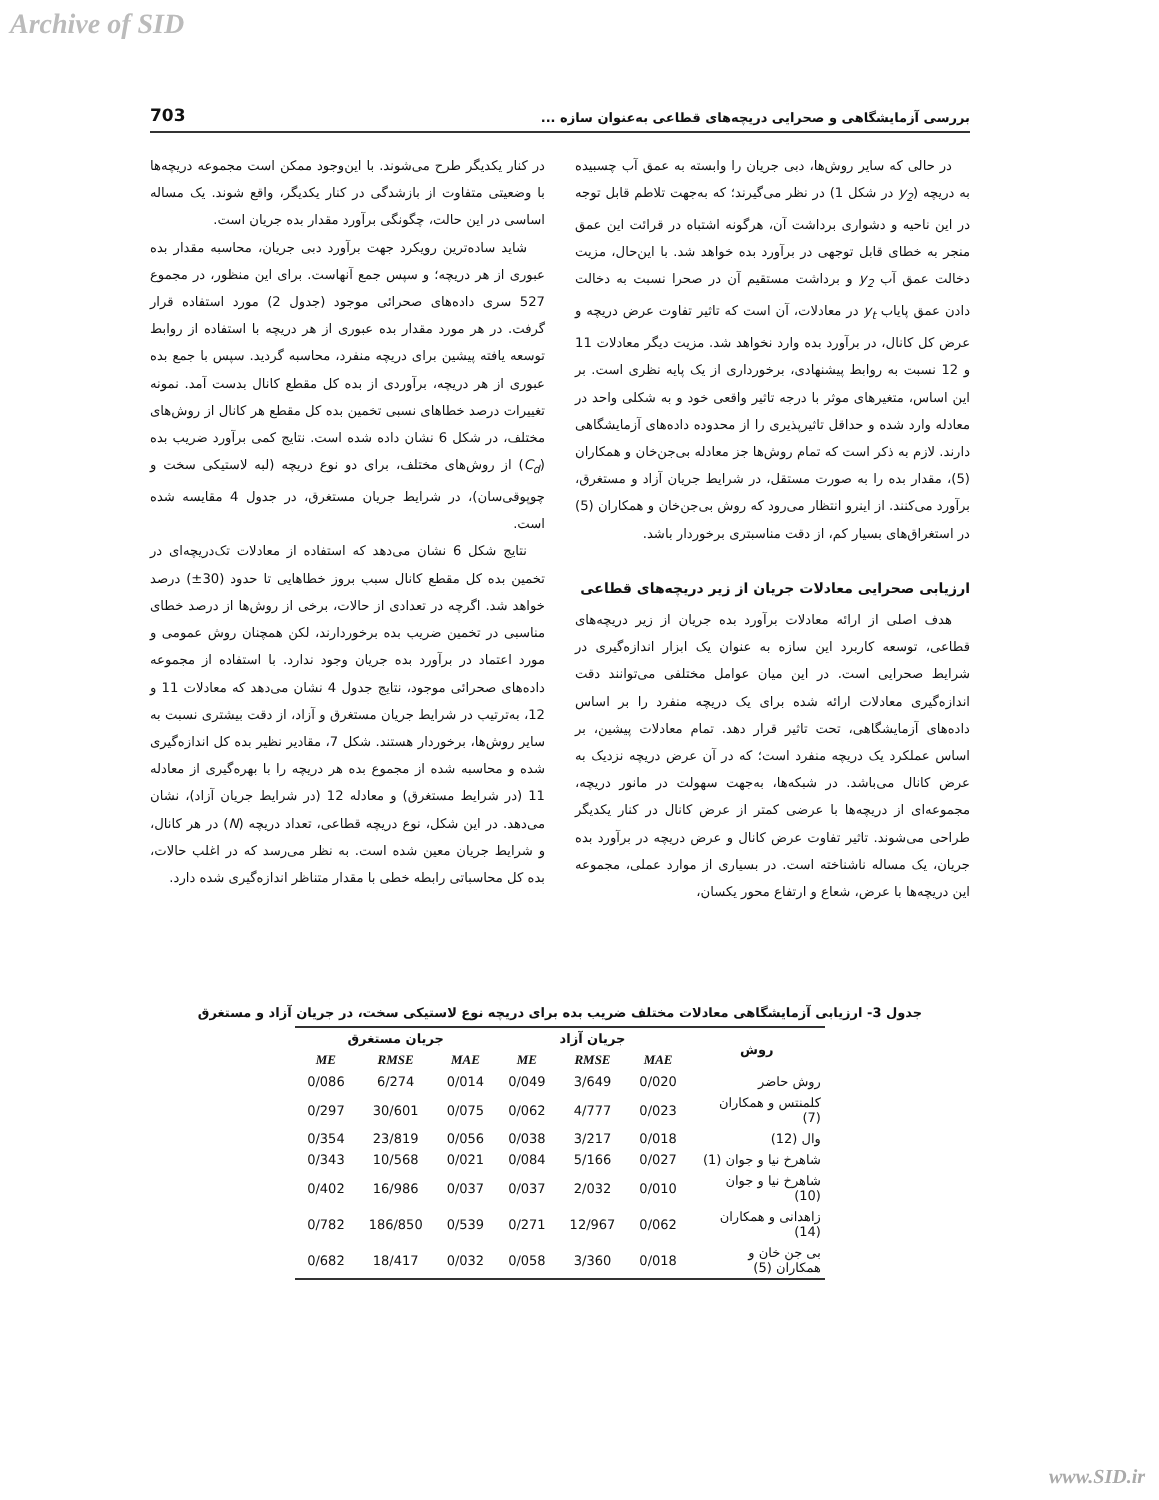Archive of SID
بررسی آزمایشگاهی و صحرایی دریچه‌های قطاعی به‌عنوان سازه ... 703
در حالی که سایر روش‌ها، دبی جریان را وابسته به عمق آب چسبیده به دریچه (y<sub>2</sub> در شکل 1) در نظر می‌گیرند؛ که به‌جهت تلاطم قابل توجه در این ناحیه و دشواری برداشت آن، هرگونه اشتباه در قرائت این عمق منجر به خطای قابل توجهی در برآورد بده خواهد شد. با این‌حال، مزیت دخالت عمق آب y<sub>2</sub> و برداشت مستقیم آن در صحرا نسبت به دخالت دادن عمق پایاب y<sub>t</sub> در معادلات، آن است که تاثیر تفاوت عرض دریچه و عرض کل کانال، در برآورد بده وارد نخواهد شد. مزیت دیگر معادلات 11 و 12 نسبت به روابط پیشنهادی، برخورداری از یک پایه نظری است. بر این اساس، متغیرهای موثر با درجه تاثیر واقعی خود و به شکلی واحد در معادله وارد شده و حداقل تاثیرپذیری را از محدوده داده‌های آزمایشگاهی دارند. لازم به ذکر است که تمام روش‌ها جز معادله بی‌جن‌خان و همکاران (5)، مقدار بده را به صورت مستقل، در شرایط جریان آزاد و مستغرق، برآورد می‌کنند. از اینرو انتظار می‌رود که روش بی‌جن‌خان و همکاران (5) در استغراق‌های بسیار کم، از دقت مناسبتری برخوردار باشد.
ارزیابی صحرایی معادلات جریان از زیر دریچه‌های قطاعی
هدف اصلی از ارائه معادلات برآورد بده جریان از زیر دریچه‌های قطاعی، توسعه کاربرد این سازه به عنوان یک ابزار اندازه‌گیری در شرایط صحرایی است. در این میان عوامل مختلفی می‌توانند دقت اندازه‌گیری معادلات ارائه شده برای یک دریچه منفرد را بر اساس داده‌های آزمایشگاهی، تحت تاثیر قرار دهد. تمام معادلات پیشین، بر اساس عملکرد یک دریچه منفرد است؛ که در آن عرض دریچه نزدیک به عرض کانال می‌باشد. در شبکه‌ها، به‌جهت سهولت در مانور دریچه، مجموعه‌ای از دریچه‌ها با عرضی کمتر از عرض کانال در کنار یکدیگر طراحی می‌شوند. تاثیر تفاوت عرض کانال و عرض دریچه در برآورد بده جریان، یک مساله ناشناخته است. در بسیاری از موارد عملی، مجموعه این دریچه‌ها با عرض، شعاع و ارتفاع محور یکسان،
در کنار یکدیگر طرح می‌شوند. با این‌وجود ممکن است مجموعه دریچه‌ها با وضعیتی متفاوت از بازشدگی در کنار یکدیگر، واقع شوند. یک مساله اساسی در این حالت، چگونگی برآورد مقدار بده جریان است.
شاید ساده‌ترین رویکرد جهت برآورد دبی جریان، محاسبه مقدار بده عبوری از هر دریچه؛ و سپس جمع آنهاست. برای این منظور، در مجموع 527 سری داده‌های صحرائی موجود (جدول 2) مورد استفاده قرار گرفت. در هر مورد مقدار بده عبوری از هر دریچه با استفاده از روابط توسعه یافته پیشین برای دریچه منفرد، محاسبه گردید. سپس با جمع بده عبوری از هر دریچه، برآوردی از بده کل مقطع کانال بدست آمد. نمونه تغییرات درصد خطاهای نسبی تخمین بده کل مقطع هر کانال از روش‌های مختلف، در شکل 6 نشان داده شده است. نتایج کمی برآورد ضریب بده (C<sub>d</sub>) از روش‌های مختلف، برای دو نوع دریچه (لبه لاستیکی سخت و چوپوقی‌سان)، در شرایط جریان مستغرق، در جدول 4 مقایسه شده است.
نتایج شکل 6 نشان می‌دهد که استفاده از معادلات تک‌دریچه‌ای در تخمین بده کل مقطع کانال سبب بروز خطاهایی تا حدود (30±) درصد خواهد شد. اگرچه در تعدادی از حالات، برخی از روش‌ها از درصد خطای مناسبی در تخمین ضریب بده برخوردارند، لکن همچنان روش عمومی و مورد اعتماد در برآورد بده جریان وجود ندارد. با استفاده از مجموعه داده‌های صحرائی موجود، نتایج جدول 4 نشان می‌دهد که معادلات 11 و 12، به‌ترتیب در شرایط جریان مستغرق و آزاد، از دقت بیشتری نسبت به سایر روش‌ها، برخوردار هستند. شکل 7، مقادیر نظیر بده کل اندازه‌گیری شده و محاسبه شده از مجموع بده هر دریچه را با بهره‌گیری از معادله 11 (در شرایط مستغرق) و معادله 12 (در شرایط جریان آزاد)، نشان می‌دهد. در این شکل، نوع دریچه قطاعی، تعداد دریچه (N) در هر کانال، و شرایط جریان معین شده است. به نظر می‌رسد که در اغلب حالات، بده کل محاسباتی رابطه خطی با مقدار متناظر اندازه‌گیری شده دارد.
جدول 3- ارزیابی آزمایشگاهی معادلات مختلف ضریب بده برای دریچه نوع لاستیکی سخت، در جریان آزاد و مستغرق
| روش | جریان آزاد | | | جریان مستغرق | | |
| --- | --- | --- | --- | --- | --- | --- |
| | MAE | RMSE | ME | MAE | RMSE | ME |
| روش حاضر | 0/020 | 3/649 | 0/049 | 0/014 | 6/274 | 0/086 |
| کلمنتس و همکاران (7) | 0/023 | 4/777 | 0/062 | 0/075 | 30/601 | 0/297 |
| وال (12) | 0/018 | 3/217 | 0/038 | 0/056 | 23/819 | 0/354 |
| شاهرخ نیا و جوان (1) | 0/027 | 5/166 | 0/084 | 0/021 | 10/568 | 0/343 |
| شاهرخ نیا و جوان (10) | 0/010 | 2/032 | 0/037 | 0/037 | 16/986 | 0/402 |
| زاهدانی و همکاران (14) | 0/062 | 12/967 | 0/271 | 0/539 | 186/850 | 0/782 |
| بی جن خان و همکاران (5) | 0/018 | 3/360 | 0/058 | 0/032 | 18/417 | 0/682 |
www.SID.ir